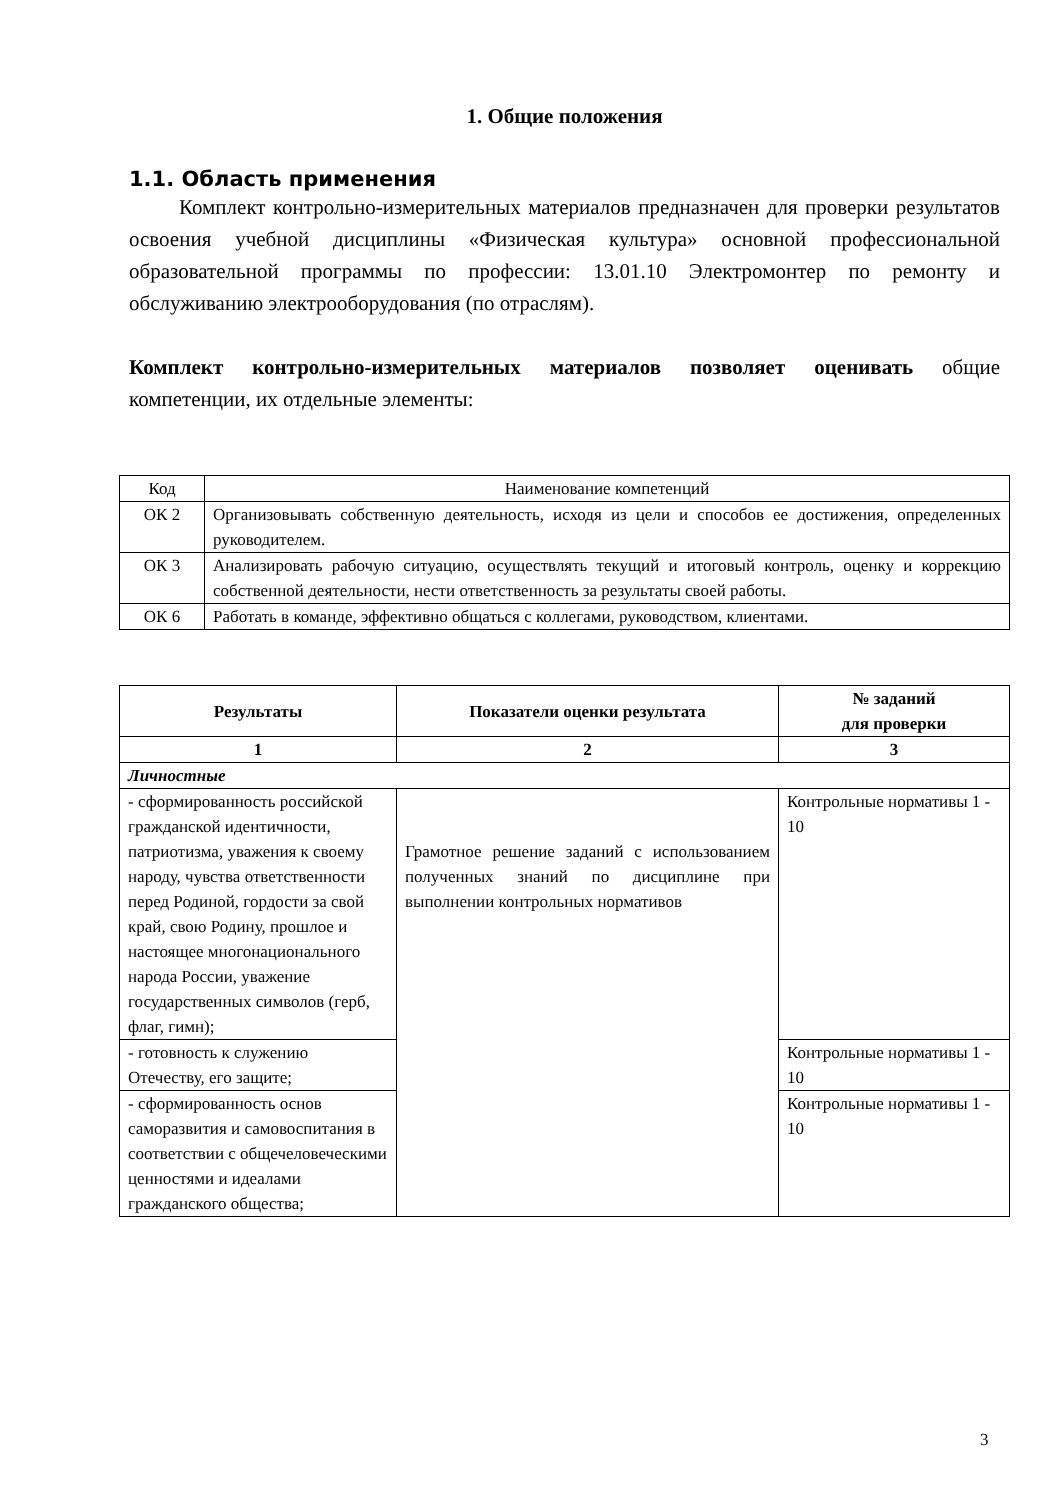1. Общие положения
1.1. Область применения
Комплект контрольно-измерительных материалов предназначен для проверки результатов освоения учебной дисциплины «Физическая культура» основной профессиональной образовательной программы по профессии: 13.01.10 Электромонтер по ремонту и обслуживанию электрооборудования (по отраслям).
Комплект контрольно-измерительных материалов позволяет оценивать общие компетенции, их отдельные элементы:
| Код | Наименование компетенций |
| ОК 2 | Организовывать собственную деятельность, исходя из цели и способов ее достижения, определенных руководителем. |
| ОК 3 | Анализировать рабочую ситуацию, осуществлять текущий и итоговый контроль, оценку и коррекцию собственной деятельности, нести ответственность за результаты своей работы. |
| ОК 6 | Работать в команде, эффективно общаться с коллегами, руководством, клиентами. |
| Результаты | Показатели оценки результата | № заданий для проверки |
| --- | --- | --- |
| 1 | 2 | 3 |
| Личностные | | |
| - сформированность российской гражданской идентичности, патриотизма, уважения к своему народу, чувства ответственности перед Родиной, гордости за свой край, свою Родину, прошлое и настоящее многонационального народа России, уважение государственных символов (герб, флаг, гимн); | Грамотное решение заданий с использованием полученных знаний по дисциплине при выполнении контрольных нормативов | Контрольные нормативы 1 - 10 |
| - готовность к служению Отечеству, его защите; | | Контрольные нормативы 1 - 10 |
| - сформированность основ саморазвития и самовоспитания в соответствии с общечеловеческими ценностями и идеалами гражданского общества; | | Контрольные нормативы 1 - 10 |
3